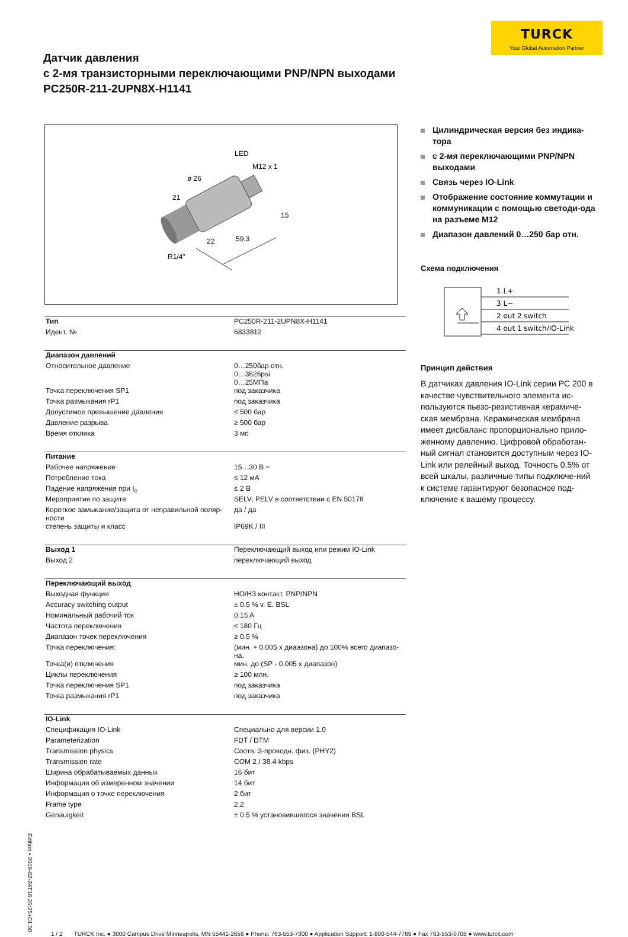Датчик давления
с 2-мя транзисторными переключающими PNP/NPN выходами
PC250R-211-2UPN8X-H1141
TURCK
Your Global Automation Partner
LED
M12 x 1
ø 26
21
15
59,3
22
R1/4"
| Тип | PC250R-211-2UPN8X-H1141 |
| Идент. № | 6833812 |
| Диапазон давлений | |
| Относительное давление | 0…250бар отн. 0…3626psi 0…25МПа |
| Точка переключения SP1 | под заказчика |
| Точка размыкания rP1 | под заказчика |
| Допустимое превышение давления | ≤ 500 бар |
| Давление разрыва | ≥ 500 бар |
| Время отклика | 3 мс |
| Питание | |
| Рабочее напряжение | 15…30 В = |
| Потребление тока | ≤ 12 мА |
| Падение напряжения при I<sub>e</sub> | ≤ 2 В |
| Мероприятия по защите | SELV; PELV в соответствии с EN 50178 |
| Короткое замыкание/защита от неправильной поляр-ности | да / да |
| степень защиты и класс | IP69K / III |
| Выход 1 | Переключающий выход или режим IO-Link |
| Выход 2 | переключающий выход |
| Переключающий выход | |
| Выходная функция | НО/НЗ контакт, PNP/NPN |
| Accuracy switching output | ± 0.5 % v. E. BSL |
| Номинальный рабочий ток | 0.15 A |
| Частота переключения | ≤ 180 Гц |
| Диапазон точек переключения | ≥ 0.5 % |
| Точка переключения: | (мин. + 0.005 x диаазона) до 100% всего диапазо-на. |
| Точка(и) отключения | мин. до (SP - 0.005 x диапазон) |
| Циклы переключения | ≥ 100 млн. |
| Точка переключения SP1 | под заказчика |
| Точка размыкания rP1 | под заказчика |
| IO-Link | |
| Спецификация IO-Link | Специально для версии 1.0 |
| Parameterization | FDT / DTM |
| Transmission physics | Соотв. 3-проводн. физ. (PHY2) |
| Transmission rate | COM 2 / 38.4 kbps |
| Ширина обрабатываемых данных | 16 бит |
| Информация об измеренном значении | 14 бит |
| Информация о точке переключения | 2 бит |
| Frame type | 2.2 |
| Genauigkeit | ± 0.5 % установившегося значения BSL |
Цилиндрическая версия без индика-тора
с 2-мя переключающими PNP/NPN выходами
Связь через IO-Link
Отображение состояние коммутации и коммуникации с помощью светоди-ода на разъеме M12
Диапазон давлений 0…250 бар отн.
Схема подключения
1 L+
3 L−
2 out 2 switch
4 out 1 switch/IO-Link
Принцип действия
В датчиках давления IO-Link серии PC 200 в качестве чувствительного элемента ис-пользуются пьезо-резистивная керамиче-ская мембрана. Керамическая мембрана имеет дисбаланс пропорционально прило-женному давлению. Цифровой обработан-ный сигнал становится доступным через IO-Link или релейный выход. Точность 0,5% от всей шкалы, различные типы подключе-ний к системе гарантируют безопасное под-ключение к вашему процессу.
Edition • 2019-02-24T16:26:25+01:00
1 / 2 TURCK Inc. ● 3000 Campus Drive Minneapolis, MN 55441-2656 ● Phone: 763-553-7300 ● Application Support: 1-800-544-7769 ● Fax 763-553-0708 ● www.turck.com